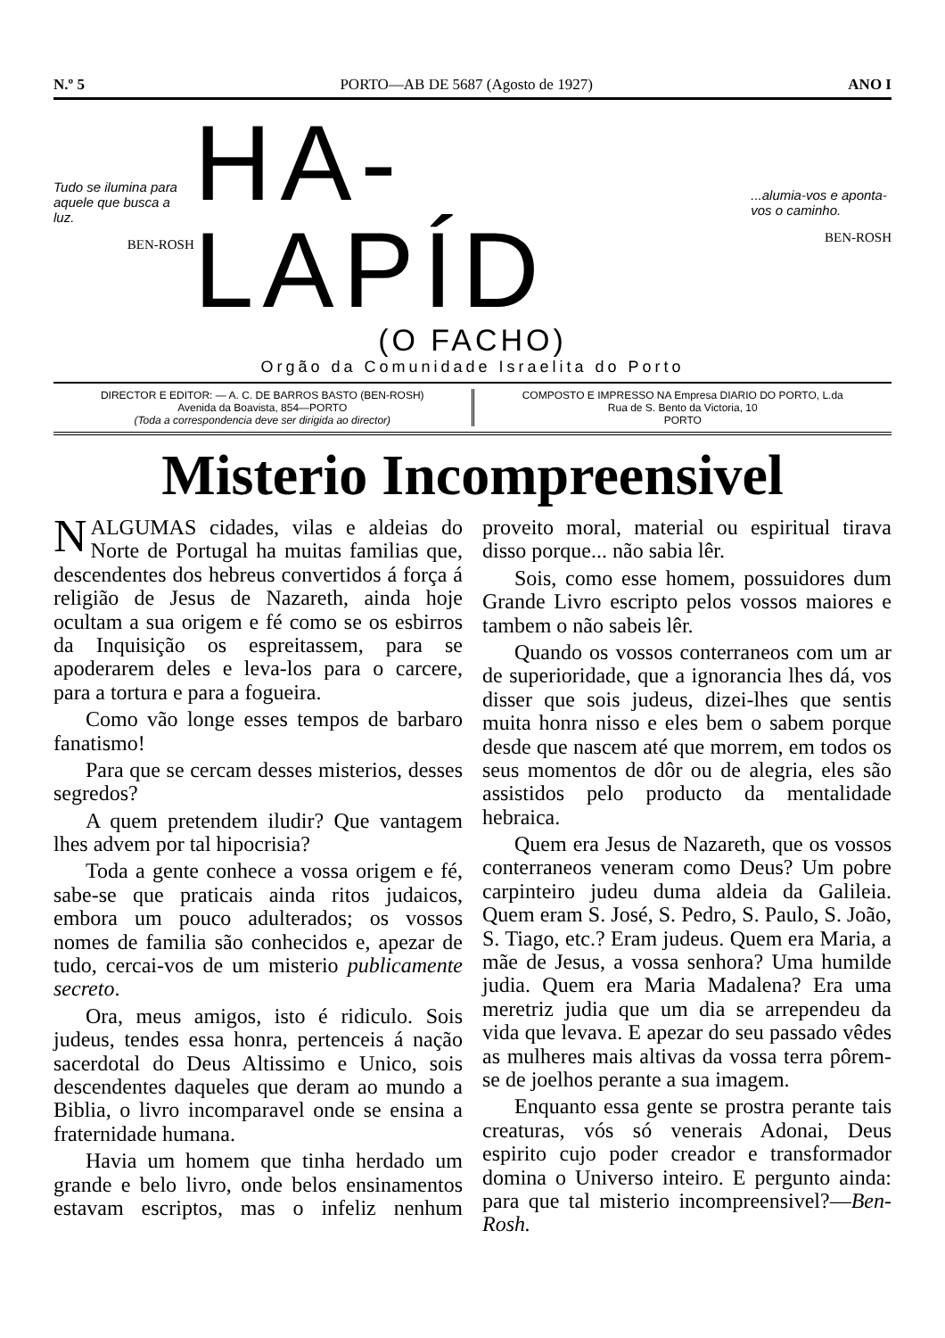N.º 5 PORTO—AB DE 5687 (Agosto de 1927) ANO I
Tudo se ilumina para aquele que busca a luz.
BEN-ROSH
HA-LAPÍD
...alumia-vos e aponta-vos o caminho.
BEN-ROSH
(O FACHO)
Orgão da Comunidade Israelita do Porto
DIRECTOR E EDITOR: — A. C. DE BARROS BASTO (BEN-ROSH)
Avenida da Boavista, 854—PORTO
(Toda a correspondencia deve ser dirigida ao director)
COMPOSTO E IMPRESSO NA Empresa DIARIO DO PORTO, L.da
Rua de S. Bento da Victoria, 10
PORTO
Misterio Incompreensivel
NALGUMAS cidades, vilas e aldeias do Norte de Portugal ha muitas familias que, descendentes dos hebreus convertidos á força á religião de Jesus de Nazareth, ainda hoje ocultam a sua origem e fé como se os esbirros da Inquisição os espreitassem, para se apoderarem deles e leva-los para o carcere, para a tortura e para a fogueira.
Como vão longe esses tempos de barbaro fanatismo!
Para que se cercam desses misterios, desses segredos?
A quem pretendem iludir? Que vantagem lhes advem por tal hipocrisia?
Toda a gente conhece a vossa origem e fé, sabe-se que praticais ainda ritos judaicos, embora um pouco adulterados; os vossos nomes de familia são conhecidos e, apezar de tudo, cercai-vos de um misterio publicamente secreto.
Ora, meus amigos, isto é ridiculo. Sois judeus, tendes essa honra, pertenceis á nação sacerdotal do Deus Altissimo e Unico, sois descendentes daqueles que deram ao mundo a Biblia, o livro incomparavel onde se ensina a fraternidade humana.
Havia um homem que tinha herdado um grande e belo livro, onde belos ensinamentos estavam escriptos, mas o infeliz nenhum proveito moral, material ou espiritual tirava disso porque... não sabia lêr.
Sois, como esse homem, possuidores dum Grande Livro escripto pelos vossos maiores e tambem o não sabeis lêr.
Quando os vossos conterraneos com um ar de superioridade, que a ignorancia lhes dá, vos disser que sois judeus, dizei-lhes que sentis muita honra nisso e eles bem o sabem porque desde que nascem até que morrem, em todos os seus momentos de dôr ou de alegria, eles são assistidos pelo producto da mentalidade hebraica.
Quem era Jesus de Nazareth, que os vossos conterraneos veneram como Deus? Um pobre carpinteiro judeu duma aldeia da Galileia. Quem eram S. José, S. Pedro, S. Paulo, S. João, S. Tiago, etc.? Eram judeus. Quem era Maria, a mãe de Jesus, a vossa senhora? Uma humilde judia. Quem era Maria Madalena? Era uma meretriz judia que um dia se arrependeu da vida que levava. E apezar do seu passado vêdes as mulheres mais altivas da vossa terra pôrem-se de joelhos perante a sua imagem.
Enquanto essa gente se prostra perante tais creaturas, vós só venerais Adonai, Deus espirito cujo poder creador e transformador domina o Universo inteiro. E pergunto ainda: para que tal misterio incompreensivel?—Ben-Rosh.